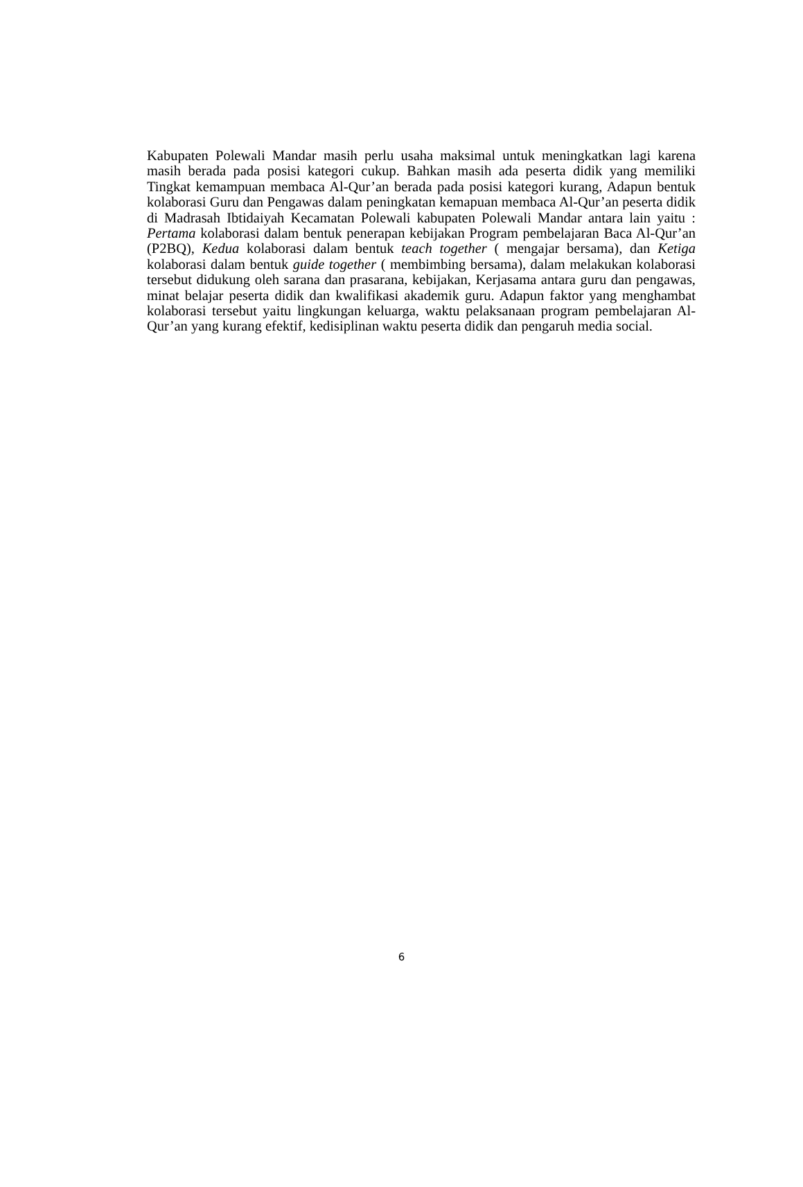Kabupaten Polewali Mandar masih perlu usaha maksimal untuk meningkatkan lagi karena masih berada pada posisi kategori cukup. Bahkan masih ada peserta didik yang memiliki Tingkat kemampuan membaca Al-Qur’an berada pada posisi kategori kurang, Adapun bentuk kolaborasi Guru dan Pengawas dalam peningkatan kemapuan membaca Al-Qur’an peserta didik di Madrasah Ibtidaiyah Kecamatan Polewali kabupaten Polewali Mandar antara lain yaitu : Pertama kolaborasi dalam bentuk penerapan kebijakan Program pembelajaran Baca Al-Qur’an (P2BQ), Kedua kolaborasi dalam bentuk teach together ( mengajar bersama), dan Ketiga kolaborasi dalam bentuk guide together ( membimbing bersama), dalam melakukan kolaborasi tersebut didukung oleh sarana dan prasarana, kebijakan, Kerjasama antara guru dan pengawas, minat belajar peserta didik dan kwalifikasi akademik guru. Adapun faktor yang menghambat kolaborasi tersebut yaitu lingkungan keluarga, waktu pelaksanaan program pembelajaran Al-Qur’an yang kurang efektif, kedisiplinan waktu peserta didik dan pengaruh media social.
6